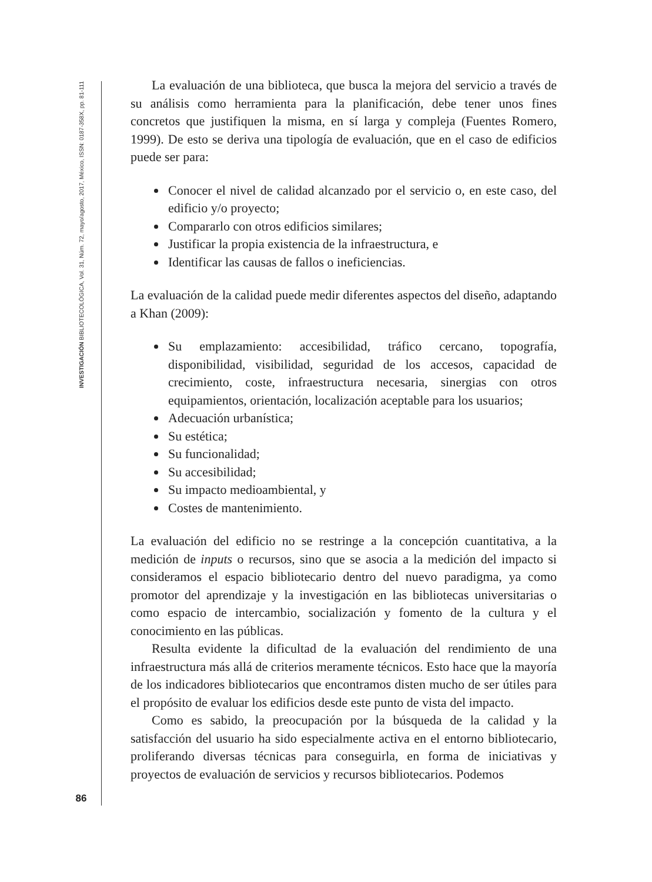INVESTIGACIÓN BIBLIOTECOLÓGICA, Vol. 31, Núm. 72, mayo/agosto, 2017, México, ISSN: 0187-358X, pp. 81-111
86
La evaluación de una biblioteca, que busca la mejora del servicio a través de su análisis como herramienta para la planificación, debe tener unos fines concretos que justifiquen la misma, en sí larga y compleja (Fuentes Romero, 1999). De esto se deriva una tipología de evaluación, que en el caso de edificios puede ser para:
Conocer el nivel de calidad alcanzado por el servicio o, en este caso, del edificio y/o proyecto;
Compararlo con otros edificios similares;
Justificar la propia existencia de la infraestructura, e
Identificar las causas de fallos o ineficiencias.
La evaluación de la calidad puede medir diferentes aspectos del diseño, adaptando a Khan (2009):
Su emplazamiento: accesibilidad, tráfico cercano, topografía, disponibilidad, visibilidad, seguridad de los accesos, capacidad de crecimiento, coste, infraestructura necesaria, sinergias con otros equipamientos, orientación, localización aceptable para los usuarios;
Adecuación urbanística;
Su estética;
Su funcionalidad;
Su accesibilidad;
Su impacto medioambiental, y
Costes de mantenimiento.
La evaluación del edificio no se restringe a la concepción cuantitativa, a la medición de inputs o recursos, sino que se asocia a la medición del impacto si consideramos el espacio bibliotecario dentro del nuevo paradigma, ya como promotor del aprendizaje y la investigación en las bibliotecas universitarias o como espacio de intercambio, socialización y fomento de la cultura y el conocimiento en las públicas.
Resulta evidente la dificultad de la evaluación del rendimiento de una infraestructura más allá de criterios meramente técnicos. Esto hace que la mayoría de los indicadores bibliotecarios que encontramos disten mucho de ser útiles para el propósito de evaluar los edificios desde este punto de vista del impacto.
Como es sabido, la preocupación por la búsqueda de la calidad y la satisfacción del usuario ha sido especialmente activa en el entorno bibliotecario, proliferando diversas técnicas para conseguirla, en forma de iniciativas y proyectos de evaluación de servicios y recursos bibliotecarios. Podemos